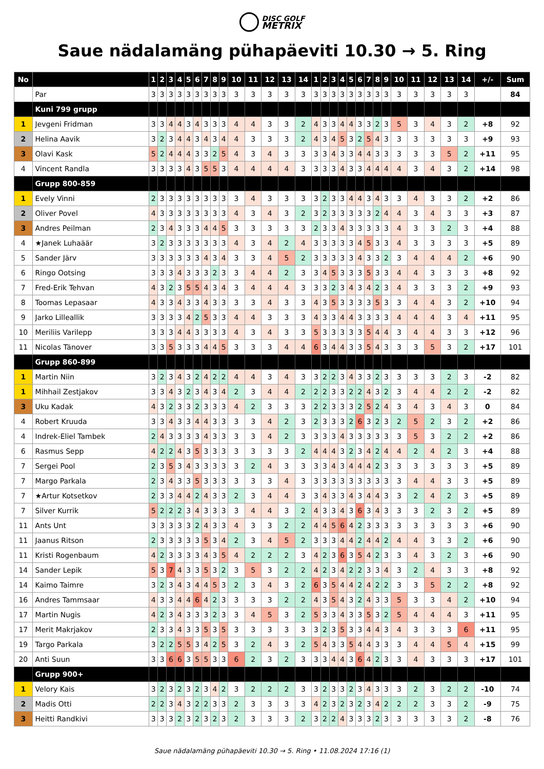DISC GOLF
METRIX
Saue nädalamäng pühapäeviti 10.30 → 5. Ring
| No | | 1 | 2 | 3 | 4 | 5 | 6 | 7 | 8 | 9 | 10 | 11 | 12 | 13 | 14 | 1 | 2 | 3 | 4 | 5 | 6 | 7 | 8 | 9 | 10 | 11 | 12 | 13 | 14 | +/- | Sum |
| --- | --- | --- | --- | --- | --- | --- | --- | --- | --- | --- | --- | --- | --- | --- | --- | --- | --- | --- | --- | --- | --- | --- | --- | --- | --- | --- | --- | --- | --- | --- | --- |
| | Par | 3 | 3 | 3 | 3 | 3 | 3 | 3 | 3 | 3 | 3 | 3 | 3 | 3 | 3 | 3 | 3 | 3 | 3 | 3 | 3 | 3 | 3 | 3 | 3 | 3 | 3 | 3 | 3 | | 84 |
| | Kuni 799 grupp | | | | | | | | | | | | | | | | | | | | | | | | | | | | | | |
| 1 | Jevgeni Fridman | 3 | 3 | 4 | 4 | 3 | 4 | 3 | 3 | 3 | 4 | 4 | 3 | 3 | 2 | 4 | 3 | 3 | 4 | 4 | 3 | 3 | 2 | 3 | 5 | 3 | 4 | 3 | 2 | +8 | 92 |
| 2 | Helina Aavik | 3 | 2 | 3 | 4 | 4 | 3 | 4 | 3 | 4 | 4 | 3 | 3 | 3 | 2 | 4 | 3 | 4 | 5 | 3 | 2 | 5 | 4 | 3 | 3 | 3 | 3 | 3 | 3 | +9 | 93 |
| 3 | Olavi Kask | 5 | 2 | 4 | 4 | 4 | 3 | 3 | 2 | 5 | 4 | 3 | 4 | 3 | 3 | 3 | 3 | 4 | 3 | 3 | 4 | 4 | 3 | 3 | 3 | 3 | 3 | 5 | 2 | +11 | 95 |
| 4 | Vincent Randla | 3 | 3 | 3 | 3 | 4 | 3 | 5 | 5 | 3 | 4 | 4 | 4 | 4 | 3 | 3 | 3 | 3 | 4 | 3 | 3 | 4 | 4 | 4 | 4 | 3 | 4 | 3 | 2 | +14 | 98 |
| | Grupp 800-859 | | | | | | | | | | | | | | | | | | | | | | | | | | | | | | |
| 1 | Evely Vinni | 2 | 3 | 3 | 3 | 3 | 3 | 3 | 3 | 3 | 3 | 4 | 3 | 3 | 3 | 3 | 2 | 3 | 3 | 4 | 4 | 3 | 4 | 3 | 3 | 4 | 3 | 3 | 2 | +2 | 86 |
| 2 | Oliver Povel | 4 | 3 | 3 | 3 | 3 | 3 | 3 | 3 | 3 | 4 | 3 | 4 | 3 | 2 | 3 | 2 | 3 | 3 | 3 | 3 | 3 | 2 | 4 | 4 | 3 | 4 | 3 | 3 | +3 | 87 |
| 3 | Andres Peilman | 2 | 3 | 4 | 3 | 3 | 3 | 4 | 4 | 5 | 3 | 3 | 3 | 3 | 3 | 2 | 3 | 3 | 4 | 3 | 3 | 3 | 3 | 3 | 4 | 3 | 3 | 2 | 3 | +4 | 88 |
| 4 | ★Janek Luhaäär | 3 | 2 | 3 | 3 | 3 | 3 | 3 | 3 | 3 | 4 | 3 | 4 | 2 | 4 | 3 | 3 | 3 | 3 | 3 | 4 | 5 | 3 | 3 | 4 | 3 | 3 | 3 | 3 | +5 | 89 |
| 5 | Sander Järv | 3 | 3 | 3 | 3 | 3 | 3 | 4 | 3 | 4 | 3 | 3 | 4 | 5 | 2 | 3 | 3 | 3 | 3 | 3 | 4 | 3 | 3 | 2 | 3 | 4 | 4 | 4 | 2 | +6 | 90 |
| 6 | Ringo Ootsing | 3 | 3 | 3 | 4 | 3 | 3 | 3 | 2 | 3 | 3 | 4 | 4 | 2 | 3 | 3 | 4 | 5 | 3 | 3 | 3 | 5 | 3 | 3 | 4 | 4 | 3 | 3 | 3 | +8 | 92 |
| 7 | Fred-Erik Tehvan | 4 | 3 | 2 | 3 | 5 | 5 | 4 | 3 | 4 | 3 | 4 | 4 | 4 | 3 | 3 | 3 | 2 | 3 | 4 | 3 | 4 | 2 | 3 | 4 | 3 | 3 | 3 | 2 | +9 | 93 |
| 8 | Toomas Lepasaar | 4 | 3 | 3 | 4 | 3 | 3 | 4 | 3 | 3 | 3 | 3 | 4 | 3 | 3 | 4 | 3 | 5 | 3 | 3 | 3 | 3 | 5 | 3 | 3 | 4 | 4 | 3 | 2 | +10 | 94 |
| 9 | Jarko Lilleallik | 3 | 3 | 3 | 3 | 4 | 2 | 5 | 3 | 3 | 4 | 4 | 3 | 3 | 3 | 4 | 3 | 3 | 4 | 4 | 3 | 3 | 3 | 3 | 4 | 4 | 4 | 3 | 4 | +11 | 95 |
| 10 | Meriliis Varilepp | 3 | 3 | 3 | 4 | 4 | 3 | 3 | 3 | 3 | 4 | 3 | 4 | 3 | 3 | 5 | 3 | 3 | 3 | 3 | 3 | 5 | 4 | 4 | 3 | 4 | 4 | 3 | 3 | +12 | 96 |
| 11 | Nicolas Tänover | 3 | 3 | 5 | 3 | 3 | 3 | 4 | 4 | 5 | 3 | 3 | 3 | 4 | 4 | 6 | 3 | 4 | 4 | 3 | 3 | 5 | 4 | 3 | 3 | 3 | 5 | 3 | 2 | +17 | 101 |
| | Grupp 860-899 | | | | | | | | | | | | | | | | | | | | | | | | | | | | | | |
| 1 | Martin Niin | 3 | 2 | 3 | 4 | 3 | 2 | 4 | 2 | 2 | 4 | 4 | 3 | 4 | 3 | 3 | 2 | 2 | 3 | 4 | 3 | 3 | 2 | 3 | 3 | 3 | 3 | 2 | 3 | -2 | 82 |
| 1 | Mihhail Zestjakov | 3 | 3 | 4 | 3 | 2 | 3 | 4 | 3 | 4 | 2 | 3 | 4 | 4 | 2 | 2 | 2 | 3 | 3 | 2 | 2 | 4 | 3 | 2 | 3 | 4 | 4 | 2 | 2 | -2 | 82 |
| 3 | Uku Kadak | 4 | 3 | 2 | 3 | 3 | 2 | 3 | 3 | 3 | 4 | 2 | 3 | 3 | 3 | 2 | 2 | 3 | 3 | 3 | 2 | 5 | 2 | 4 | 3 | 4 | 3 | 4 | 3 | 0 | 84 |
| 4 | Robert Kruuda | 3 | 3 | 4 | 3 | 3 | 4 | 4 | 3 | 3 | 3 | 3 | 4 | 2 | 3 | 2 | 3 | 3 | 3 | 2 | 6 | 3 | 2 | 3 | 2 | 5 | 2 | 3 | 2 | +2 | 86 |
| 4 | Indrek-Eliel Tambek | 2 | 4 | 3 | 3 | 3 | 3 | 4 | 3 | 3 | 3 | 3 | 4 | 2 | 3 | 3 | 3 | 3 | 4 | 3 | 3 | 3 | 3 | 3 | 3 | 5 | 3 | 2 | 2 | +2 | 86 |
| 6 | Rasmus Sepp | 4 | 2 | 2 | 4 | 3 | 5 | 3 | 3 | 3 | 3 | 3 | 3 | 3 | 2 | 4 | 4 | 4 | 3 | 2 | 3 | 4 | 2 | 4 | 4 | 2 | 4 | 2 | 3 | +4 | 88 |
| 7 | Sergei Pool | 2 | 3 | 5 | 3 | 4 | 3 | 3 | 3 | 3 | 3 | 2 | 4 | 3 | 3 | 3 | 3 | 4 | 3 | 4 | 4 | 4 | 2 | 3 | 3 | 3 | 3 | 3 | 3 | +5 | 89 |
| 7 | Margo Parkala | 2 | 3 | 4 | 3 | 3 | 5 | 3 | 3 | 3 | 3 | 3 | 3 | 4 | 3 | 3 | 3 | 3 | 3 | 3 | 3 | 3 | 3 | 3 | 3 | 4 | 4 | 3 | 3 | +5 | 89 |
| 7 | ★Artur Kotsetkov | 2 | 3 | 3 | 4 | 4 | 2 | 4 | 3 | 3 | 2 | 3 | 4 | 4 | 3 | 3 | 4 | 3 | 3 | 4 | 3 | 4 | 4 | 3 | 3 | 2 | 4 | 2 | 3 | +5 | 89 |
| 7 | Silver Kurrik | 5 | 2 | 2 | 2 | 3 | 4 | 3 | 3 | 3 | 3 | 4 | 4 | 3 | 2 | 4 | 3 | 3 | 4 | 3 | 6 | 3 | 4 | 3 | 3 | 3 | 2 | 3 | 2 | +5 | 89 |
| 11 | Ants Unt | 3 | 3 | 3 | 3 | 3 | 2 | 4 | 3 | 3 | 4 | 3 | 3 | 2 | 2 | 4 | 4 | 5 | 6 | 4 | 2 | 3 | 3 | 3 | 3 | 3 | 3 | 3 | 3 | +6 | 90 |
| 11 | Jaanus Ritson | 2 | 3 | 3 | 3 | 3 | 3 | 5 | 3 | 4 | 2 | 3 | 4 | 5 | 2 | 3 | 3 | 3 | 4 | 4 | 2 | 4 | 4 | 2 | 4 | 4 | 3 | 3 | 2 | +6 | 90 |
| 11 | Kristi Rogenbaum | 4 | 2 | 3 | 3 | 3 | 3 | 4 | 3 | 5 | 4 | 2 | 2 | 2 | 3 | 4 | 2 | 3 | 6 | 3 | 5 | 4 | 2 | 3 | 3 | 4 | 3 | 2 | 3 | +6 | 90 |
| 14 | Sander Lepik | 5 | 3 | 7 | 4 | 3 | 3 | 5 | 3 | 2 | 3 | 5 | 3 | 2 | 2 | 4 | 2 | 3 | 4 | 2 | 2 | 3 | 3 | 4 | 3 | 2 | 4 | 3 | 3 | +8 | 92 |
| 14 | Kaimo Taimre | 3 | 2 | 3 | 4 | 3 | 4 | 4 | 5 | 3 | 2 | 3 | 4 | 3 | 2 | 6 | 3 | 5 | 4 | 4 | 2 | 4 | 2 | 2 | 3 | 3 | 5 | 2 | 2 | +8 | 92 |
| 16 | Andres Tammsaar | 4 | 3 | 3 | 4 | 4 | 6 | 4 | 2 | 3 | 3 | 3 | 3 | 2 | 2 | 4 | 3 | 5 | 4 | 3 | 2 | 4 | 3 | 3 | 5 | 3 | 3 | 4 | 2 | +10 | 94 |
| 17 | Martin Nugis | 4 | 2 | 3 | 4 | 3 | 3 | 3 | 2 | 3 | 3 | 4 | 5 | 3 | 2 | 5 | 3 | 3 | 4 | 3 | 3 | 5 | 3 | 2 | 5 | 4 | 4 | 4 | 3 | +11 | 95 |
| 17 | Merit Makrjakov | 2 | 3 | 3 | 4 | 3 | 3 | 5 | 3 | 5 | 3 | 3 | 3 | 3 | 3 | 3 | 2 | 3 | 5 | 3 | 3 | 4 | 4 | 3 | 4 | 3 | 3 | 3 | 6 | +11 | 95 |
| 19 | Targo Parkala | 3 | 2 | 2 | 5 | 5 | 3 | 4 | 2 | 5 | 3 | 2 | 4 | 3 | 2 | 5 | 4 | 3 | 3 | 5 | 4 | 4 | 3 | 3 | 3 | 4 | 4 | 5 | 4 | +15 | 99 |
| 20 | Anti Suun | 3 | 3 | 6 | 6 | 3 | 5 | 5 | 3 | 3 | 6 | 2 | 3 | 2 | 3 | 3 | 3 | 4 | 4 | 3 | 6 | 4 | 2 | 3 | 3 | 4 | 3 | 3 | 3 | +17 | 101 |
| | Grupp 900+ | | | | | | | | | | | | | | | | | | | | | | | | | | | | | | |
| 1 | Velory Kais | 3 | 2 | 3 | 2 | 3 | 2 | 3 | 4 | 2 | 3 | 2 | 2 | 2 | 3 | 3 | 2 | 3 | 3 | 2 | 3 | 4 | 3 | 3 | 3 | 2 | 3 | 2 | 2 | -10 | 74 |
| 2 | Madis Otti | 2 | 2 | 3 | 4 | 3 | 2 | 2 | 3 | 3 | 2 | 3 | 3 | 3 | 3 | 4 | 2 | 3 | 2 | 3 | 2 | 3 | 4 | 2 | 2 | 2 | 3 | 3 | 2 | -9 | 75 |
| 3 | Heitti Randkivi | 3 | 3 | 3 | 2 | 3 | 2 | 3 | 2 | 3 | 2 | 3 | 3 | 3 | 2 | 3 | 2 | 2 | 4 | 3 | 3 | 3 | 2 | 3 | 3 | 3 | 3 | 3 | 2 | -8 | 76 |
Saue nädalamäng pühapäeviti 10.30 → 5. Ring • 11.08.2024 17:16 (1)